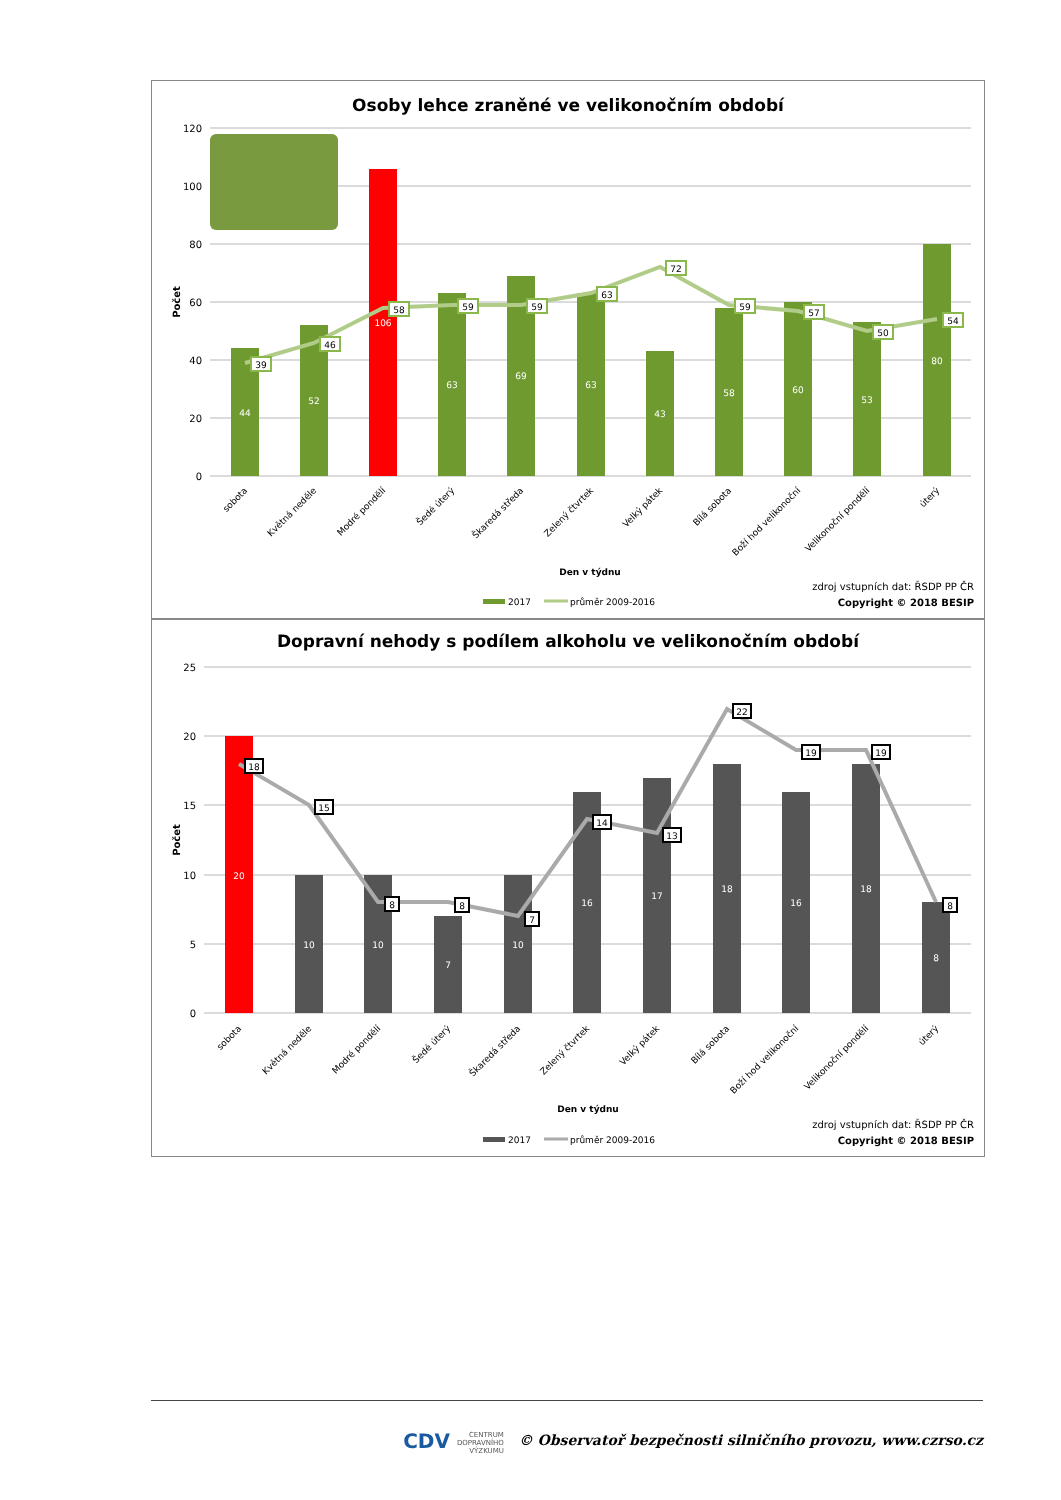Osoby lehce zraněné ve velikonočním období
120
100
80
60
40
20
0
Počet
44
52
106
63
69
63
43
58
60
53
80
39
46
58
59
59
63
72
59
57
50
54
sobota
Květná neděle
Modré pondělí
Šedé úterý
Škaredá středa
Zelený čtvrtek
Velký pátek
Bílá sobota
Boží hod velikonoční
Velikonoční pondělí
úterý
Den v týdnu
2017
průměr 2009-2016
zdroj vstupních dat: ŘSDP PP ČR
Copyright © 2018 BESIP
Dopravní nehody s podílem alkoholu ve velikonočním období
25
20
15
10
5
0
Počet
20
10
10
7
10
16
17
18
16
18
8
18
15
8
8
7
14
13
22
19
19
8
sobota
Květná neděle
Modré pondělí
Šedé úterý
Škaredá středa
Zelený čtvrtek
Velký pátek
Bílá sobota
Boží hod velikonoční
Velikonoční pondělí
úterý
Den v týdnu
2017
průměr 2009-2016
zdroj vstupních dat: ŘSDP PP ČR
Copyright © 2018 BESIP
CDV CENTRUM
DOPRAVNÍHO
VÝZKUMU © Observatoř bezpečnosti silničního provozu, www.czrso.cz